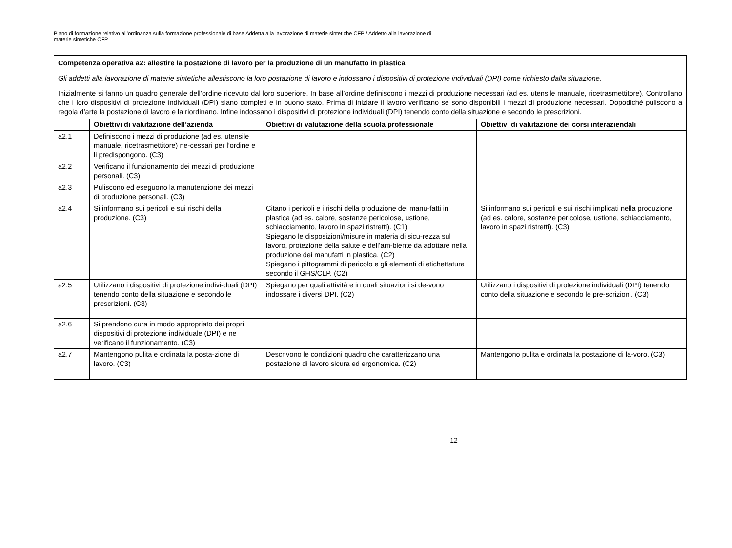Piano di formazione relativo all’ordinanza sulla formazione professionale di base Addetta alla lavorazione di materie sintetiche CFP / Addetto alla lavorazione di materie sintetiche CFP
| Competenza operativa a2: allestire la postazione di lavoro per la produzione di un manufatto in plastica Gli addetti alla lavorazione di materie sintetiche allestiscono la loro postazione di lavoro e indossano i dispositivi di protezione individuali (DPI) come richiesto dalla situazione. Inizialmente si fanno un quadro generale dell’ordine ricevuto dal loro superiore. In base all’ordine definiscono i mezzi di produzione necessari (ad es. utensile manuale, ricetrasmettitore). Controllano che i loro dispositivi di protezione individuali (DPI) siano completi e in buono stato. Prima di iniziare il lavoro verificano se sono disponibili i mezzi di produzione necessari. Dopodiché puliscono a regola d’arte la postazione di lavoro e la riordinano. Infine indossano i dispositivi di protezione individuali (DPI) tenendo conto della situazione e secondo le prescrizioni. | | | |
| | Obiettivi di valutazione dell’azienda | Obiettivi di valutazione della scuola professionale | Obiettivi di valutazione dei corsi interaziendali |
| a2.1 | Definiscono i mezzi di produzione (ad es. utensile manuale, ricetrasmettitore) ne-cessari per l’ordine e li predispongono. (C3) | | |
| a2.2 | Verificano il funzionamento dei mezzi di produzione personali. (C3) | | |
| a2.3 | Puliscono ed eseguono la manutenzione dei mezzi di produzione personali. (C3) | | |
| a2.4 | Si informano sui pericoli e sui rischi della produzione. (C3) | Citano i pericoli e i rischi della produzione dei manu-fatti in plastica (ad es. calore, sostanze pericolose, ustione, schiacciamento, lavoro in spazi ristretti). (C1) Spiegano le disposizioni/misure in materia di sicu-rezza sul lavoro, protezione della salute e dell’am-biente da adottare nella produzione dei manufatti in plastica. (C2) Spiegano i pittogrammi di pericolo e gli elementi di etichettatura secondo il GHS/CLP. (C2) | Si informano sui pericoli e sui rischi implicati nella produzione (ad es. calore, sostanze pericolose, ustione, schiacciamento, lavoro in spazi ristretti). (C3) |
| a2.5 | Utilizzano i dispositivi di protezione indivi-duali (DPI) tenendo conto della situazione e secondo le prescrizioni. (C3) | Spiegano per quali attività e in quali situazioni si de-vono indossare i diversi DPI. (C2) | Utilizzano i dispositivi di protezione individuali (DPI) tenendo conto della situazione e secondo le pre-scrizioni. (C3) |
| a2.6 | Si prendono cura in modo appropriato dei propri dispositivi di protezione individuale (DPI) e ne verificano il funzionamento. (C3) | | |
| a2.7 | Mantengono pulita e ordinata la posta-zione di lavoro. (C3) | Descrivono le condizioni quadro che caratterizzano una postazione di lavoro sicura ed ergonomica. (C2) | Mantengono pulita e ordinata la postazione di la-voro. (C3) |
12